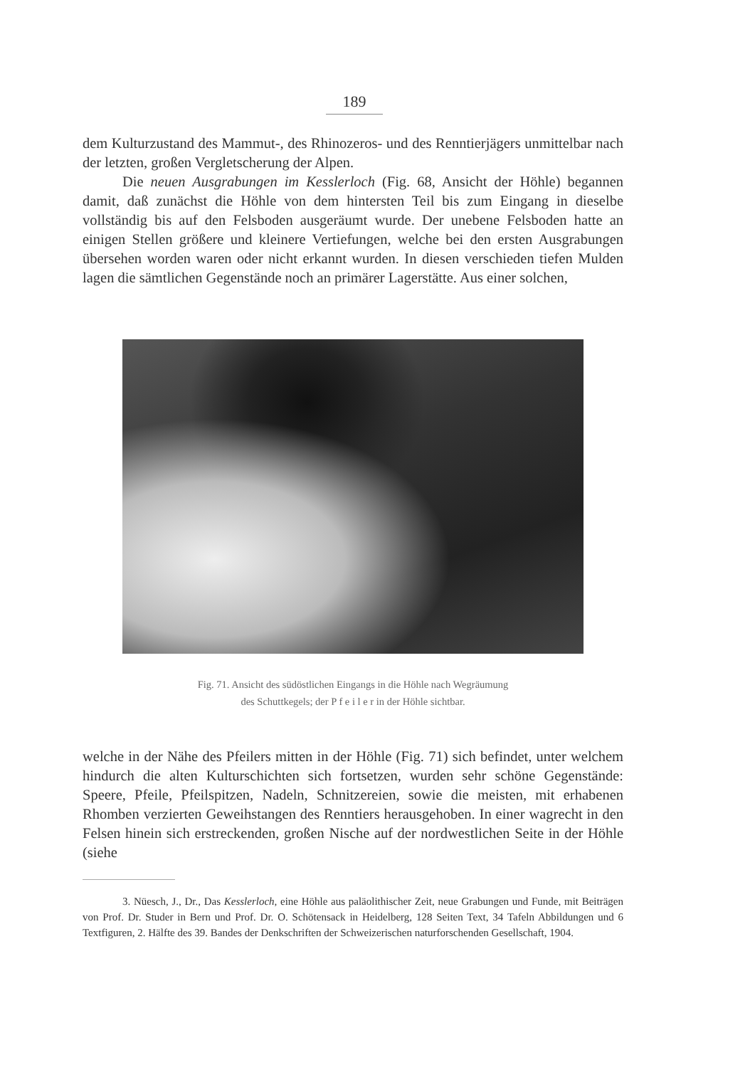189
dem Kulturzustand des Mammut-, des Rhinozeros- und des Renntierjägers unmittelbar nach der letzten, großen Vergletscherung der Alpen.
Die neuen Ausgrabungen im Kesslerloch (Fig. 68, Ansicht der Höhle) begannen damit, daß zunächst die Höhle von dem hintersten Teil bis zum Eingang in dieselbe vollständig bis auf den Felsboden ausgeräumt wurde. Der unebene Felsboden hatte an einigen Stellen größere und kleinere Vertiefungen, welche bei den ersten Ausgrabungen übersehen worden waren oder nicht erkannt wurden. In diesen verschieden tiefen Mulden lagen die sämtlichen Gegenstände noch an primärer Lagerstätte. Aus einer solchen,
Fig. 71. Ansicht des südöstlichen Eingangs in die Höhle nach Wegräumung
des Schuttkegels; der P f e i l e r in der Höhle sichtbar.
welche in der Nähe des Pfeilers mitten in der Höhle (Fig. 71) sich befindet, unter welchem hindurch die alten Kulturschichten sich fortsetzen, wurden sehr schöne Gegenstände: Speere, Pfeile, Pfeilspitzen, Nadeln, Schnitzereien, sowie die meisten, mit erhabenen Rhomben verzierten Geweihstangen des Renntiers herausgehoben. In einer wagrecht in den Felsen hinein sich erstreckenden, großen Nische auf der nordwestlichen Seite in der Höhle (siehe
3. Nüesch, J., Dr., Das Kesslerloch, eine Höhle aus paläolithischer Zeit, neue Grabungen und Funde, mit Beiträgen von Prof. Dr. Studer in Bern und Prof. Dr. O. Schötensack in Heidelberg, 128 Seiten Text, 34 Tafeln Abbildungen und 6 Textfiguren, 2. Hälfte des 39. Bandes der Denkschriften der Schweizerischen naturforschenden Gesellschaft, 1904.